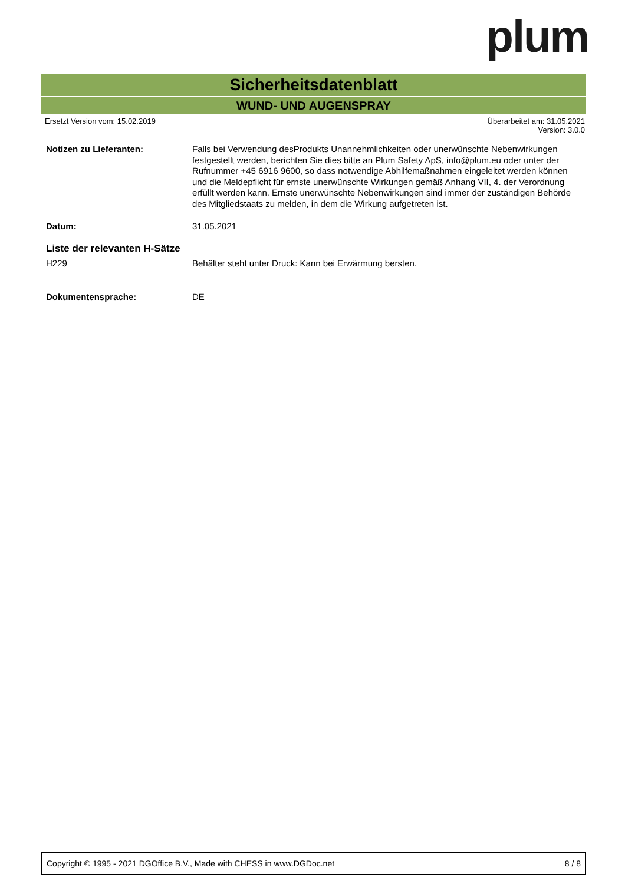plum
Sicherheitsdatenblatt
WUND- UND AUGENSPRAY
Ersetzt Version vom: 15.02.2019
Überarbeitet am: 31.05.2021
Version: 3.0.0
Notizen zu Lieferanten:
Falls bei Verwendung desProdukts Unannehmlichkeiten oder unerwünschte Nebenwirkungen festgestellt werden, berichten Sie dies bitte an Plum Safety ApS, info@plum.eu oder unter der Rufnummer +45 6916 9600, so dass notwendige Abhilfemaßnahmen eingeleitet werden können und die Meldepflicht für ernste unerwünschte Wirkungen gemäß Anhang VII, 4. der Verordnung erfüllt werden kann. Ernste unerwünschte Nebenwirkungen sind immer der zuständigen Behörde des Mitgliedstaats zu melden, in dem die Wirkung aufgetreten ist.
Datum: 31.05.2021
Liste der relevanten H-Sätze
H229 Behälter steht unter Druck: Kann bei Erwärmung bersten.
Dokumentensprache: DE
Copyright © 1995 - 2021 DGOffice B.V., Made with CHESS in www.DGDoc.net 8 / 8